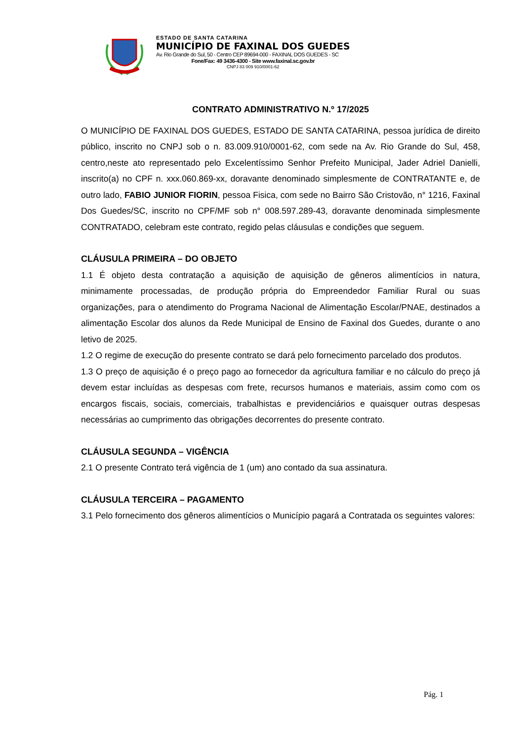ESTADO DE SANTA CATARINA
MUNICÍPIO DE FAXINAL DOS GUEDES
Av. Rio Grande do Sul, 50 - Centro CEP 89694-000 - FAXINAL DOS GUEDES - SC
Fone/Fax: 49 3436-4300 - Site www.faxinal.sc.gov.br
CNPJ 83 009 910/0001-62
CONTRATO ADMINISTRATIVO N.º 17/2025
O MUNICÍPIO DE FAXINAL DOS GUEDES, ESTADO DE SANTA CATARINA, pessoa jurídica de direito público, inscrito no CNPJ sob o n. 83.009.910/0001-62, com sede na Av. Rio Grande do Sul, 458, centro,neste ato representado pelo Excelentíssimo Senhor Prefeito Municipal, Jader Adriel Danielli, inscrito(a) no CPF n. xxx.060.869-xx, doravante denominado simplesmente de CONTRATANTE e, de outro lado, FABIO JUNIOR FIORIN, pessoa Fisica, com sede no Bairro São Cristovão, n° 1216, Faxinal Dos Guedes/SC, inscrito no CPF/MF sob n° 008.597.289-43, doravante denominada simplesmente CONTRATADO, celebram este contrato, regido pelas cláusulas e condições que seguem.
CLÁUSULA PRIMEIRA – DO OBJETO
1.1 É objeto desta contratação a aquisição de aquisição de gêneros alimentícios in natura, minimamente processadas, de produção própria do Empreendedor Familiar Rural ou suas organizações, para o atendimento do Programa Nacional de Alimentação Escolar/PNAE, destinados a alimentação Escolar dos alunos da Rede Municipal de Ensino de Faxinal dos Guedes, durante o ano letivo de 2025.
1.2 O regime de execução do presente contrato se dará pelo fornecimento parcelado dos produtos.
1.3 O preço de aquisição é o preço pago ao fornecedor da agricultura familiar e no cálculo do preço já devem estar incluídas as despesas com frete, recursos humanos e materiais, assim como com os encargos fiscais, sociais, comerciais, trabalhistas e previdenciários e quaisquer outras despesas necessárias ao cumprimento das obrigações decorrentes do presente contrato.
CLÁUSULA SEGUNDA – VIGÊNCIA
2.1 O presente Contrato terá vigência de 1 (um) ano contado da sua assinatura.
CLÁUSULA TERCEIRA – PAGAMENTO
3.1 Pelo fornecimento dos gêneros alimentícios o Município pagará a Contratada os seguintes valores:
Pág. 1